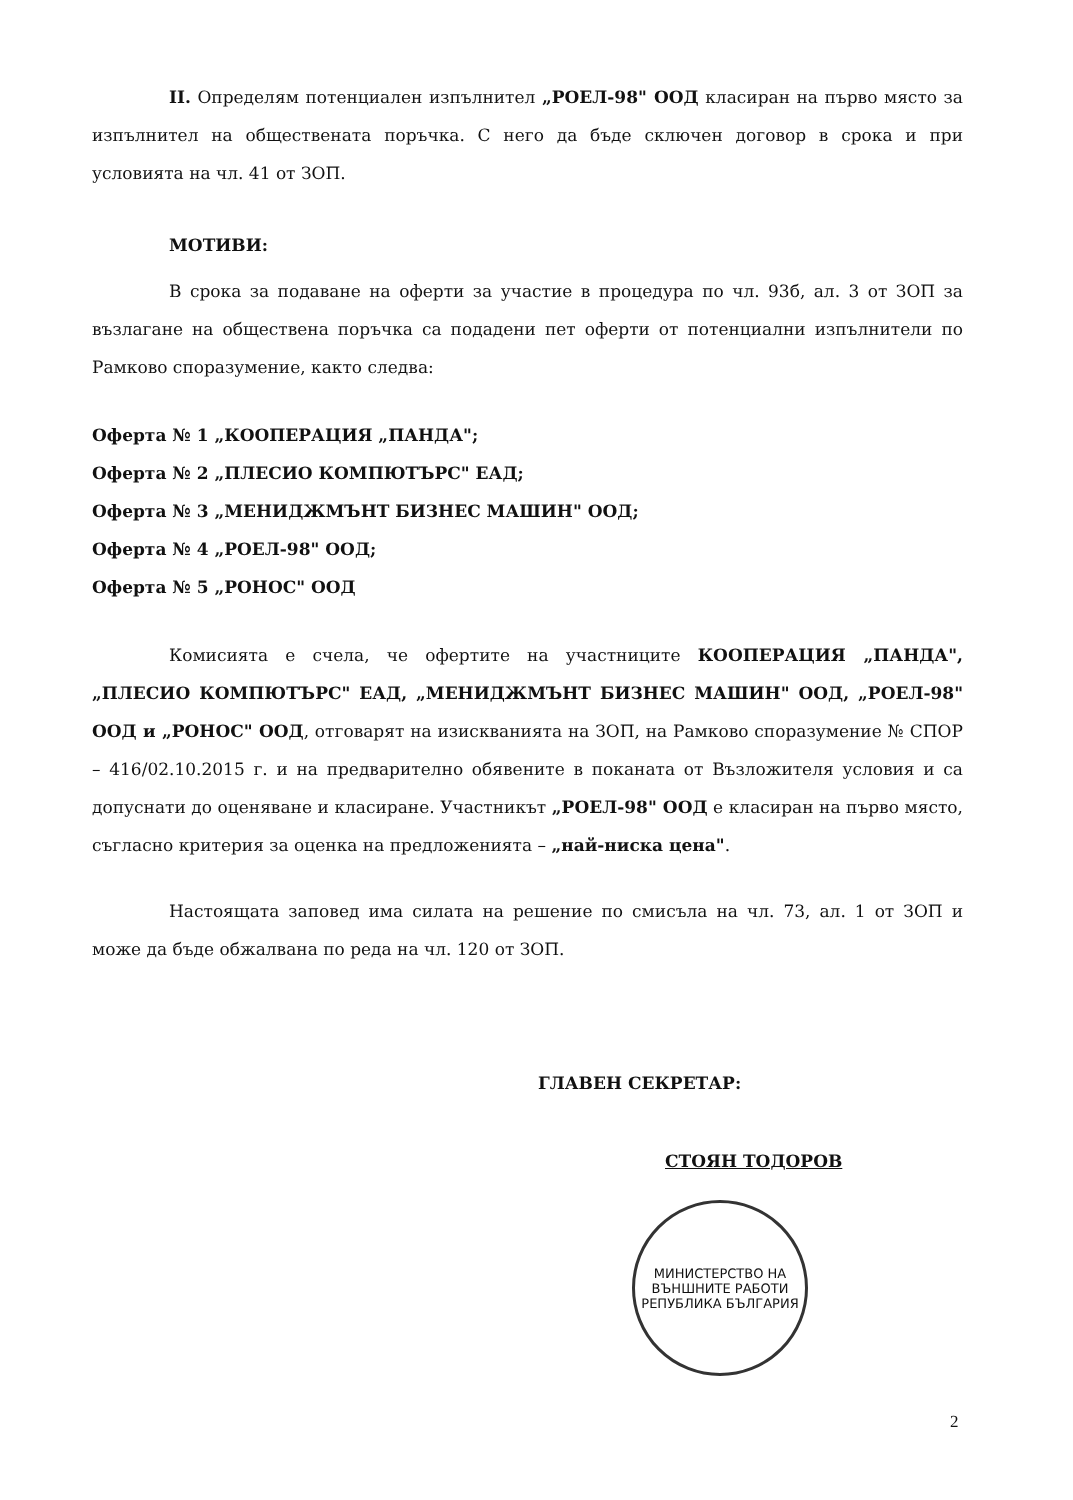II. Определям потенциален изпълнител „РОЕЛ-98" ООД класиран на първо място за изпълнител на обществената поръчка. С него да бъде сключен договор в срока и при условията на чл. 41 от ЗОП.
МОТИВИ:
В срока за подаване на оферти за участие в процедура по чл. 93б, ал. 3 от ЗОП за възлагане на обществена поръчка са подадени пет оферти от потенциални изпълнители по Рамково споразумение, както следва:
Оферта № 1 „КООПЕРАЦИЯ „ПАНДА";
Оферта № 2 „ПЛЕСИО КОМПЮТЪРС" ЕАД;
Оферта № 3 „МЕНИДЖМЪНТ БИЗНЕС МАШИН" ООД;
Оферта № 4 „РОЕЛ-98" ООД;
Оферта № 5 „РОНОС" ООД
Комисията е счела, че офертите на участниците КООПЕРАЦИЯ „ПАНДА", „ПЛЕСИО КОМПЮТЪРС" ЕАД, „МЕНИДЖМЪНТ БИЗНЕС МАШИН" ООД, „РОЕЛ-98" ООД и „РОНОС" ООД, отговарят на изискванията на ЗОП, на Рамково споразумение № СПОР – 416/02.10.2015 г. и на предварително обявените в поканата от Възложителя условия и са допуснати до оценяване и класиране. Участникът „РОЕЛ-98" ООД е класиран на първо място, съгласно критерия за оценка на предложенията – „най-ниска цена".
Настоящата заповед има силата на решение по смисъла на чл. 73, ал. 1 от ЗОП и може да бъде обжалвана по реда на чл. 120 от ЗОП.
ГЛАВЕН СЕКРЕТАР:
СТОЯН ТОДОРОВ
МИНИСТЕРСТВО НА ВЪНШНИТЕ РАБОТИ
РЕПУБЛИКА БЪЛГАРИЯ
2